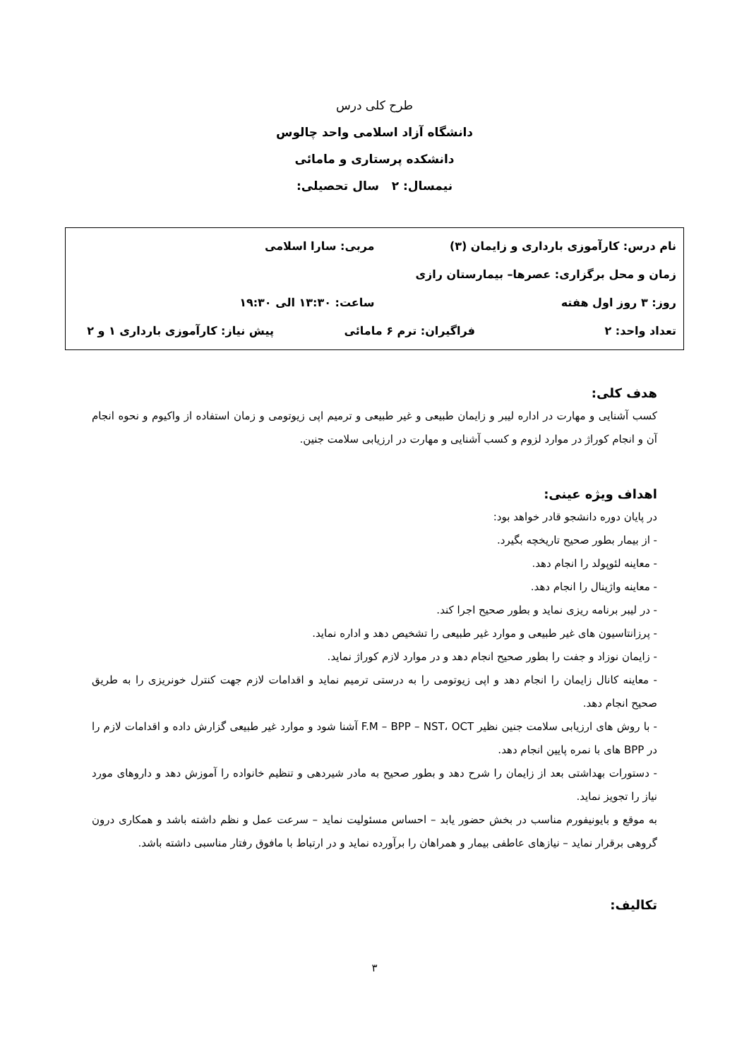طرح کلی درس
دانشگاه آزاد اسلامی واحد چالوس
دانشکده پرستاری و مامائی
نیمسال: ۲ سال تحصیلی:
نام درس: کارآموزی بارداری و زایمان (۳) مربی: سارا اسلامی
زمان و محل برگزاری: عصرها– بیمارستان رازی
روز: ۳ روز اول هفته ساعت: ۱۳:۳۰ الی ۱۹:۳۰
تعداد واحد: ۲ فراگیران: ترم ۶ مامائی پیش نیاز: کارآموزی بارداری ۱ و ۲
هدف کلی:
کسب آشنایی و مهارت در اداره لیبر و زایمان طبیعی و غیر طبیعی و ترمیم اپی زیوتومی و زمان استفاده از واکیوم و نحوه انجام آن و انجام کوراژ در موارد لزوم و کسب آشنایی و مهارت در ارزیابی سلامت جنین.
اهداف ویژه عینی:
در پایان دوره دانشجو قادر خواهد بود:
- از بیمار بطور صحیح تاریخچه بگیرد.
- معاینه لئوپولد را انجام دهد.
- معاینه واژینال را انجام دهد.
- در لیبر برنامه ریزی نماید و بطور صحیح اجرا کند.
- پرزانتاسیون های غیر طبیعی و موارد غیر طبیعی را تشخیص دهد و اداره نماید.
- زایمان نوزاد و جفت را بطور صحیح انجام دهد و در موارد لازم کوراژ نماید.
- معاینه کانال زایمان را انجام دهد و اپی زیوتومی را به درستی ترمیم نماید و اقدامات لازم جهت کنترل خونریزی را به طریق صحیح انجام دهد.
- با روش های ارزیابی سلامت جنین نظیر F.M – BPP – NST، OCT آشنا شود و موارد غیر طبیعی گزارش داده و اقدامات لازم را در BPP های با نمره پایین انجام دهد.
- دستورات بهداشتی بعد از زایمان را شرح دهد و بطور صحیح به مادر شیردهی و تنظیم خانواده را آموزش دهد و داروهای مورد نیاز را تجویز نماید.
به موقع و بایونیفورم مناسب در بخش حضور یابد – احساس مسئولیت نماید – سرعت عمل و نظم داشته باشد و همکاری درون گروهی برقرار نماید – نیازهای عاطفی بیمار و همراهان را برآورده نماید و در ارتباط با مافوق رفتار مناسبی داشته باشد.
تکالیف:
۳